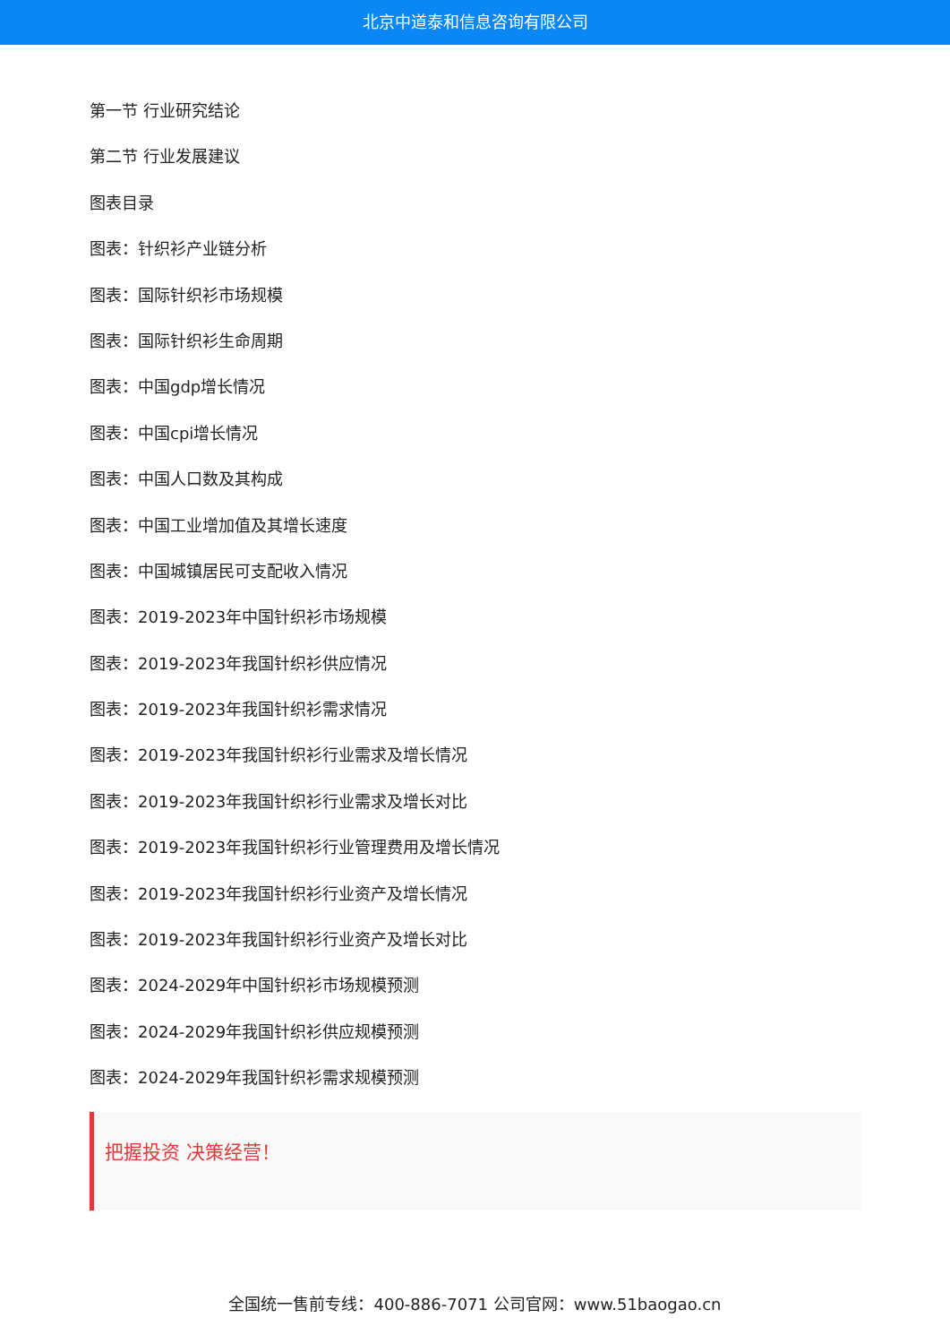北京中道泰和信息咨询有限公司
第一节 行业研究结论
第二节 行业发展建议
图表目录
图表：针织衫产业链分析
图表：国际针织衫市场规模
图表：国际针织衫生命周期
图表：中国gdp增长情况
图表：中国cpi增长情况
图表：中国人口数及其构成
图表：中国工业增加值及其增长速度
图表：中国城镇居民可支配收入情况
图表：2019-2023年中国针织衫市场规模
图表：2019-2023年我国针织衫供应情况
图表：2019-2023年我国针织衫需求情况
图表：2019-2023年我国针织衫行业需求及增长情况
图表：2019-2023年我国针织衫行业需求及增长对比
图表：2019-2023年我国针织衫行业管理费用及增长情况
图表：2019-2023年我国针织衫行业资产及增长情况
图表：2019-2023年我国针织衫行业资产及增长对比
图表：2024-2029年中国针织衫市场规模预测
图表：2024-2029年我国针织衫供应规模预测
图表：2024-2029年我国针织衫需求规模预测
把握投资 决策经营！
全国统一售前专线：400-886-7071 公司官网：www.51baogao.cn